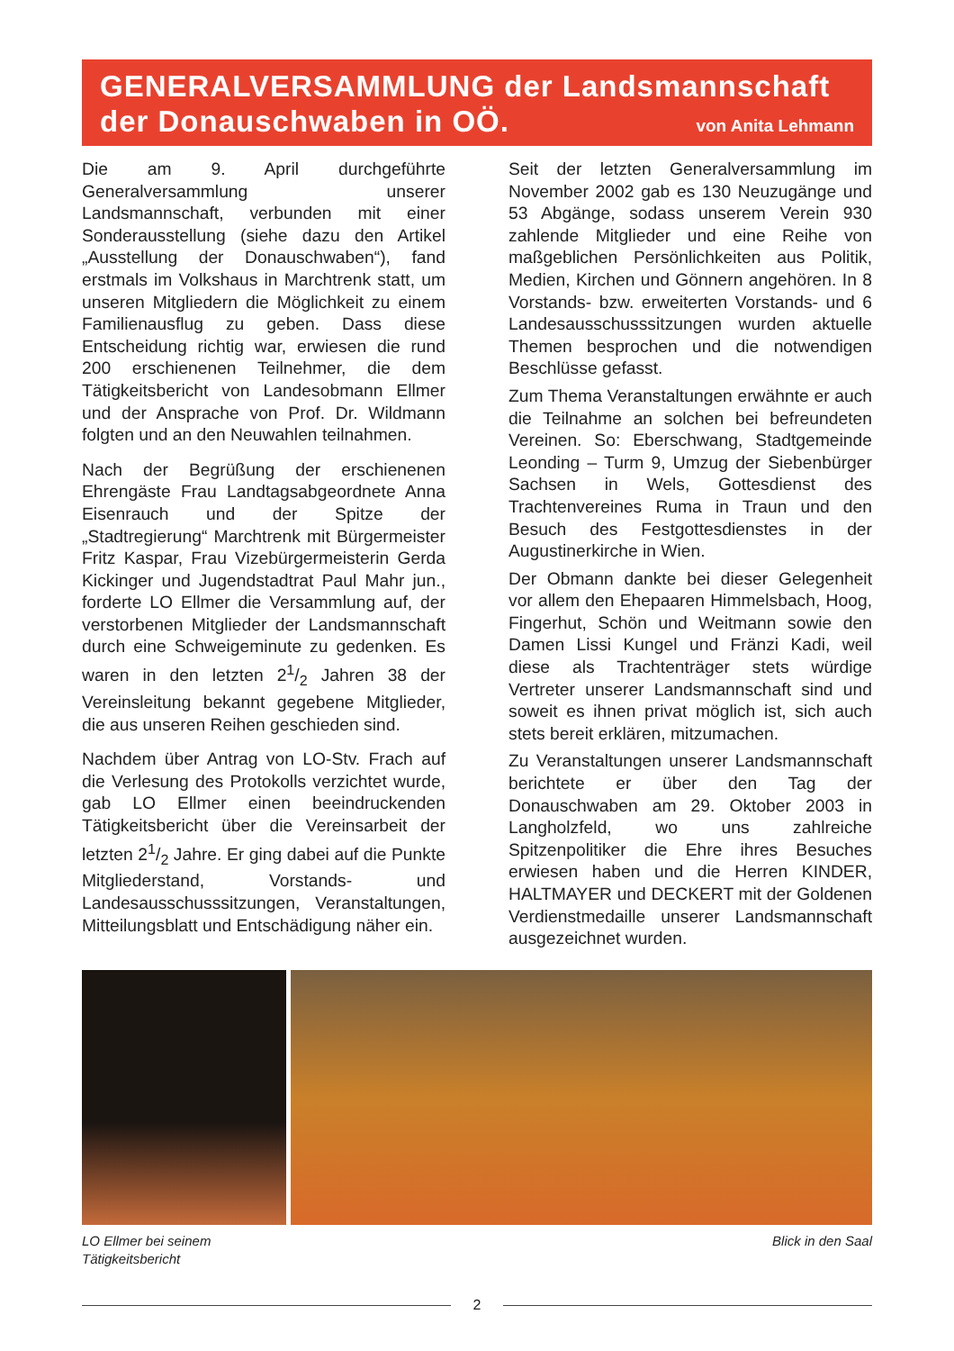GENERALVERSAMMLUNG der Landsmannschaft
der Donauschwaben in OÖ.
von Anita Lehmann
Die am 9. April durchgeführte Generalversammlung unserer Landsmannschaft, verbunden mit einer Sonderausstellung (siehe dazu den Artikel „Ausstellung der Donauschwaben“), fand erstmals im Volkshaus in Marchtrenk statt, um unseren Mitgliedern die Möglichkeit zu einem Familienausflug zu geben. Dass diese Entscheidung richtig war, erwiesen die rund 200 erschienenen Teilnehmer, die dem Tätigkeitsbericht von Landesobmann Ellmer und der Ansprache von Prof. Dr. Wildmann folgten und an den Neuwahlen teilnahmen.
Nach der Begrüßung der erschienenen Ehrengäste Frau Landtagsabgeordnete Anna Eisenrauch und der Spitze der „Stadtregierung“ Marchtrenk mit Bürgermeister Fritz Kaspar, Frau Vizebürgermeisterin Gerda Kickinger und Jugendstadtrat Paul Mahr jun., forderte LO Ellmer die Versammlung auf, der verstorbenen Mitglieder der Landsmannschaft durch eine Schweigeminute zu gedenken. Es waren in den letzten 21/2 Jahren 38 der Vereinsleitung bekannt gegebene Mitglieder, die aus unseren Reihen geschieden sind.
Nachdem über Antrag von LO-Stv. Frach auf die Verlesung des Protokolls verzichtet wurde, gab LO Ellmer einen beeindruckenden Tätigkeitsbericht über die Vereinsarbeit der letzten 21/2 Jahre. Er ging dabei auf die Punkte Mitgliederstand, Vorstands- und Landesausschusssitzungen, Veranstaltungen, Mitteilungsblatt und Entschädigung näher ein.
Seit der letzten Generalversammlung im November 2002 gab es 130 Neuzugänge und 53 Abgänge, sodass unserem Verein 930 zahlende Mitglieder und eine Reihe von maßgeblichen Persönlichkeiten aus Politik, Medien, Kirchen und Gönnern angehören. In 8 Vorstands- bzw. erweiterten Vorstands- und 6 Landesausschusssitzungen wurden aktuelle Themen besprochen und die notwendigen Beschlüsse gefasst.
Zum Thema Veranstaltungen erwähnte er auch die Teilnahme an solchen bei befreundeten Vereinen. So: Eberschwang, Stadtgemeinde Leonding – Turm 9, Umzug der Siebenbürger Sachsen in Wels, Gottesdienst des Trachtenvereines Ruma in Traun und den Besuch des Festgottesdienstes in der Augustinerkirche in Wien.
Der Obmann dankte bei dieser Gelegenheit vor allem den Ehepaaren Himmelsbach, Hoog, Fingerhut, Schön und Weitmann sowie den Damen Lissi Kungel und Fränzi Kadi, weil diese als Trachtenträger stets würdige Vertreter unserer Landsmannschaft sind und soweit es ihnen privat möglich ist, sich auch stets bereit erklären, mitzumachen.
Zu Veranstaltungen unserer Landsmannschaft berichtete er über den Tag der Donauschwaben am 29. Oktober 2003 in Langholzfeld, wo uns zahlreiche Spitzenpolitiker die Ehre ihres Besuches erwiesen haben und die Herren KINDER, HALTMAYER und DECKERT mit der Goldenen Verdienstmedaille unserer Landsmannschaft ausgezeichnet wurden.
LO Ellmer bei seinem
Tätigkeitsbericht
Blick in den Saal
2